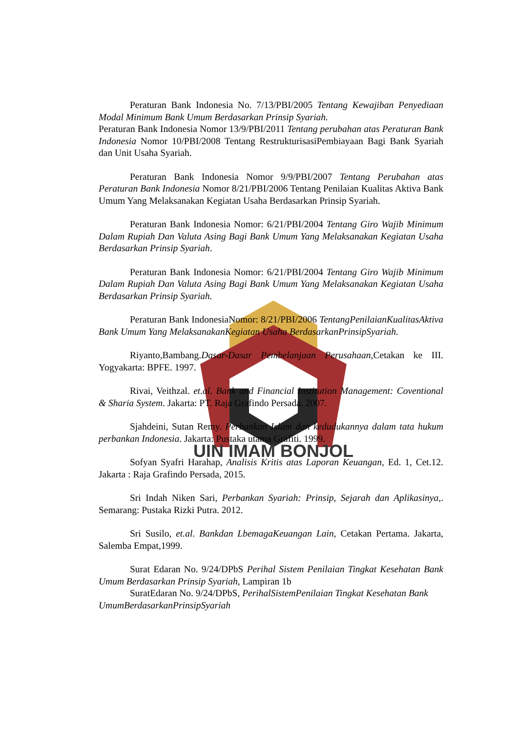UIN IMAM BONJOL
Peraturan Bank Indonesia No. 7/13/PBI/2005 Tentang Kewajiban Penyediaan Modal Minimum Bank Umum Berdasarkan Prinsip Syariah.
Peraturan Bank Indonesia Nomor 13/9/PBI/2011 Tentang perubahan atas Peraturan Bank Indonesia Nomor 10/PBI/2008 Tentang RestrukturisasiPembiayaan Bagi Bank Syariah dan Unit Usaha Syariah.
Peraturan Bank Indonesia Nomor 9/9/PBI/2007 Tentang Perubahan atas Peraturan Bank Indonesia Nomor 8/21/PBI/2006 Tentang Penilaian Kualitas Aktiva Bank Umum Yang Melaksanakan Kegiatan Usaha Berdasarkan Prinsip Syariah.
Peraturan Bank Indonesia Nomor: 6/21/PBI/2004 Tentang Giro Wajib Minimum Dalam Rupiah Dan Valuta Asing Bagi Bank Umum Yang Melaksanakan Kegiatan Usaha Berdasarkan Prinsip Syariah.
Peraturan Bank Indonesia Nomor: 6/21/PBI/2004 Tentang Giro Wajib Minimum Dalam Rupiah Dan Valuta Asing Bagi Bank Umum Yang Melaksanakan Kegiatan Usaha Berdasarkan Prinsip Syariah.
Peraturan Bank IndonesiaNomor: 8/21/PBI/2006 TentangPenilaianKualitasAktiva Bank Umum Yang MelaksanakanKegiatan Usaha BerdasarkanPrinsipSyariah.
Riyanto,Bambang.Dasar-Dasar Pembelanjaan Perusahaan, Cetakan ke III. Yogyakarta: BPFE. 1997.
Rivai, Veithzal. et.al. Bank and Financial Institution Management: Coventional & Sharia System. Jakarta: PT. Raja Grafindo Persada. 2007.
Sjahdeini, Sutan Remy. Perbankan Islam dan kedudukannya dalam tata hukum perbankan Indonesia. Jakarta: Pustaka utama Grafiti. 1999.
Sofyan Syafri Harahap, Analisis Kritis atas Laporan Keuangan, Ed. 1, Cet.12. Jakarta : Raja Grafindo Persada, 2015.
Sri Indah Niken Sari, Perbankan Syariah: Prinsip, Sejarah dan Aplikasinya,. Semarang: Pustaka Rizki Putra. 2012.
Sri Susilo, et.al. Bankdan LbemagaKeuangan Lain, Cetakan Pertama. Jakarta, Salemba Empat,1999.
Surat Edaran No. 9/24/DPbS Perihal Sistem Penilaian Tingkat Kesehatan Bank Umum Berdasarkan Prinsip Syariah, Lampiran 1b
SuratEdaran No. 9/24/DPbS, PerihalSistemPenilaian Tingkat Kesehatan Bank UmumBerdasarkanPrinsipSyariah